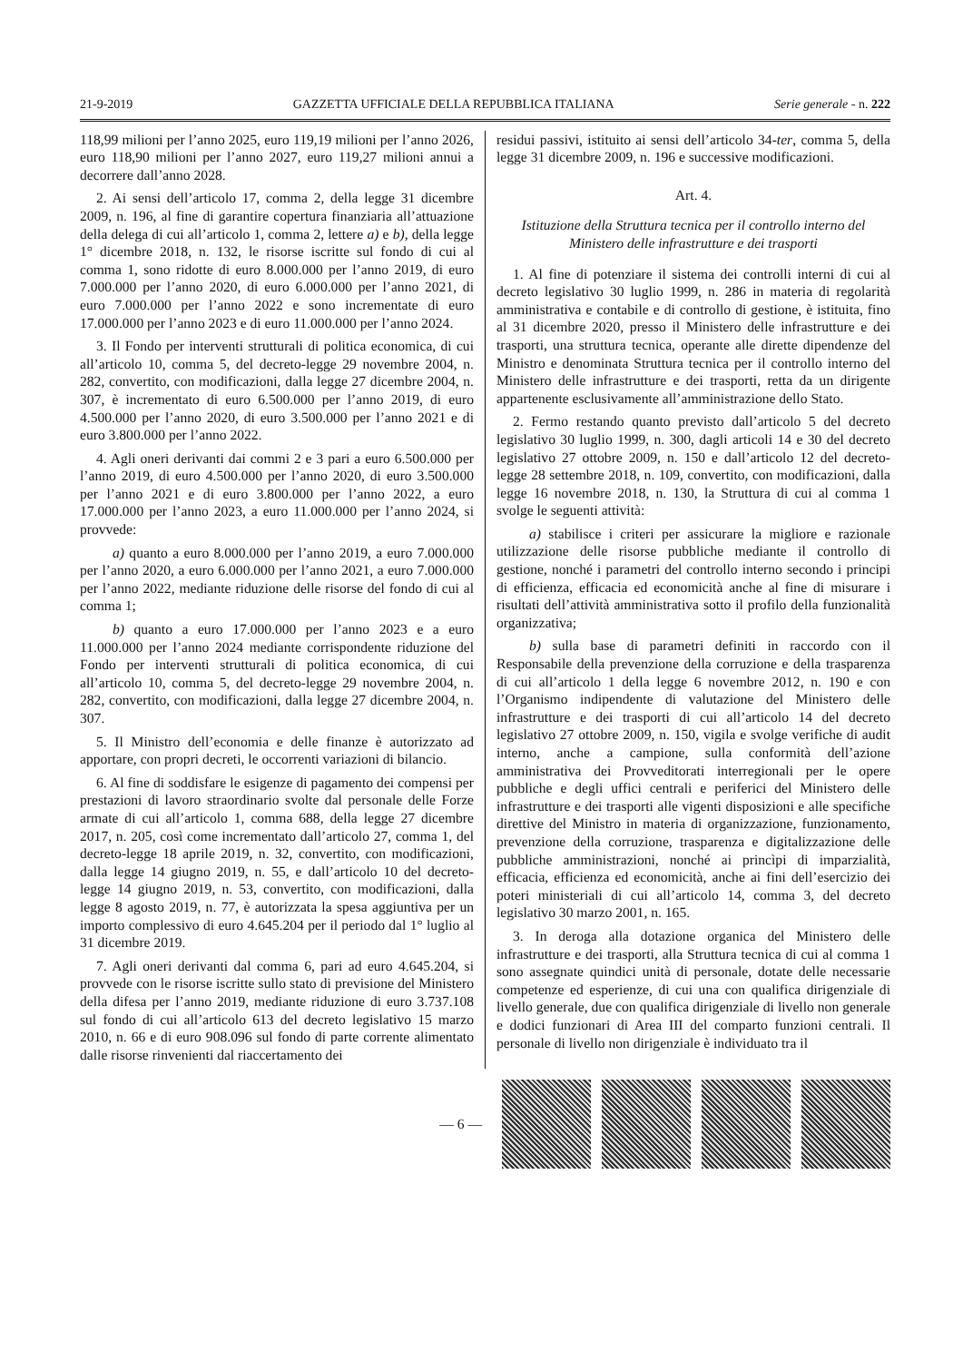21-9-2019 GAZZETTA UFFICIALE DELLA REPUBBLICA ITALIANA Serie generale - n. 222
118,99 milioni per l’anno 2025, euro 119,19 milioni per l’anno 2026, euro 118,90 milioni per l’anno 2027, euro 119,27 milioni annui a decorrere dall’anno 2028.
2. Ai sensi dell’articolo 17, comma 2, della legge 31 dicembre 2009, n. 196, al fine di garantire copertura finanziaria all’attuazione della delega di cui all’articolo 1, comma 2, lettere a) e b), della legge 1° dicembre 2018, n. 132, le risorse iscritte sul fondo di cui al comma 1, sono ridotte di euro 8.000.000 per l’anno 2019, di euro 7.000.000 per l’anno 2020, di euro 6.000.000 per l’anno 2021, di euro 7.000.000 per l’anno 2022 e sono incrementate di euro 17.000.000 per l’anno 2023 e di euro 11.000.000 per l’anno 2024.
3. Il Fondo per interventi strutturali di politica economica, di cui all’articolo 10, comma 5, del decreto-legge 29 novembre 2004, n. 282, convertito, con modificazioni, dalla legge 27 dicembre 2004, n. 307, è incrementato di euro 6.500.000 per l’anno 2019, di euro 4.500.000 per l’anno 2020, di euro 3.500.000 per l’anno 2021 e di euro 3.800.000 per l’anno 2022.
4. Agli oneri derivanti dai commi 2 e 3 pari a euro 6.500.000 per l’anno 2019, di euro 4.500.000 per l’anno 2020, di euro 3.500.000 per l’anno 2021 e di euro 3.800.000 per l’anno 2022, a euro 17.000.000 per l’anno 2023, a euro 11.000.000 per l’anno 2024, si provvede:
a) quanto a euro 8.000.000 per l’anno 2019, a euro 7.000.000 per l’anno 2020, a euro 6.000.000 per l’anno 2021, a euro 7.000.000 per l’anno 2022, mediante riduzione delle risorse del fondo di cui al comma 1;
b) quanto a euro 17.000.000 per l’anno 2023 e a euro 11.000.000 per l’anno 2024 mediante corrispondente riduzione del Fondo per interventi strutturali di politica economica, di cui all’articolo 10, comma 5, del decreto-legge 29 novembre 2004, n. 282, convertito, con modificazioni, dalla legge 27 dicembre 2004, n. 307.
5. Il Ministro dell’economia e delle finanze è autorizzato ad apportare, con propri decreti, le occorrenti variazioni di bilancio.
6. Al fine di soddisfare le esigenze di pagamento dei compensi per prestazioni di lavoro straordinario svolte dal personale delle Forze armate di cui all’articolo 1, comma 688, della legge 27 dicembre 2017, n. 205, così come incrementato dall’articolo 27, comma 1, del decreto-legge 18 aprile 2019, n. 32, convertito, con modificazioni, dalla legge 14 giugno 2019, n. 55, e dall’articolo 10 del decreto-legge 14 giugno 2019, n. 53, convertito, con modificazioni, dalla legge 8 agosto 2019, n. 77, è autorizzata la spesa aggiuntiva per un importo complessivo di euro 4.645.204 per il periodo dal 1° luglio al 31 dicembre 2019.
7. Agli oneri derivanti dal comma 6, pari ad euro 4.645.204, si provvede con le risorse iscritte sullo stato di previsione del Ministero della difesa per l’anno 2019, mediante riduzione di euro 3.737.108 sul fondo di cui all’articolo 613 del decreto legislativo 15 marzo 2010, n. 66 e di euro 908.096 sul fondo di parte corrente alimentato dalle risorse rinvenienti dal riaccertamento dei
residui passivi, istituito ai sensi dell’articolo 34-ter, comma 5, della legge 31 dicembre 2009, n. 196 e successive modificazioni.
Art. 4.
Istituzione della Struttura tecnica per il controllo interno del Ministero delle infrastrutture e dei trasporti
1. Al fine di potenziare il sistema dei controlli interni di cui al decreto legislativo 30 luglio 1999, n. 286 in materia di regolarità amministrativa e contabile e di controllo di gestione, è istituita, fino al 31 dicembre 2020, presso il Ministero delle infrastrutture e dei trasporti, una struttura tecnica, operante alle dirette dipendenze del Ministro e denominata Struttura tecnica per il controllo interno del Ministero delle infrastrutture e dei trasporti, retta da un dirigente appartenente esclusivamente all’amministrazione dello Stato.
2. Fermo restando quanto previsto dall’articolo 5 del decreto legislativo 30 luglio 1999, n. 300, dagli articoli 14 e 30 del decreto legislativo 27 ottobre 2009, n. 150 e dall’articolo 12 del decreto-legge 28 settembre 2018, n. 109, convertito, con modificazioni, dalla legge 16 novembre 2018, n. 130, la Struttura di cui al comma 1 svolge le seguenti attività:
a) stabilisce i criteri per assicurare la migliore e razionale utilizzazione delle risorse pubbliche mediante il controllo di gestione, nonché i parametri del controllo interno secondo i principi di efficienza, efficacia ed economicità anche al fine di misurare i risultati dell’attività amministrativa sotto il profilo della funzionalità organizzativa;
b) sulla base di parametri definiti in raccordo con il Responsabile della prevenzione della corruzione e della trasparenza di cui all’articolo 1 della legge 6 novembre 2012, n. 190 e con l’Organismo indipendente di valutazione del Ministero delle infrastrutture e dei trasporti di cui all’articolo 14 del decreto legislativo 27 ottobre 2009, n. 150, vigila e svolge verifiche di audit interno, anche a campione, sulla conformità dell’azione amministrativa dei Provveditorati interregionali per le opere pubbliche e degli uffici centrali e periferici del Ministero delle infrastrutture e dei trasporti alle vigenti disposizioni e alle specifiche direttive del Ministro in materia di organizzazione, funzionamento, prevenzione della corruzione, trasparenza e digitalizzazione delle pubbliche amministrazioni, nonché ai princìpi di imparzialità, efficacia, efficienza ed economicità, anche ai fini dell’esercizio dei poteri ministeriali di cui all’articolo 14, comma 3, del decreto legislativo 30 marzo 2001, n. 165.
3. In deroga alla dotazione organica del Ministero delle infrastrutture e dei trasporti, alla Struttura tecnica di cui al comma 1 sono assegnate quindici unità di personale, dotate delle necessarie competenze ed esperienze, di cui una con qualifica dirigenziale di livello generale, due con qualifica dirigenziale di livello non generale e dodici funzionari di Area III del comparto funzioni centrali. Il personale di livello non dirigenziale è individuato tra il
— 6 —